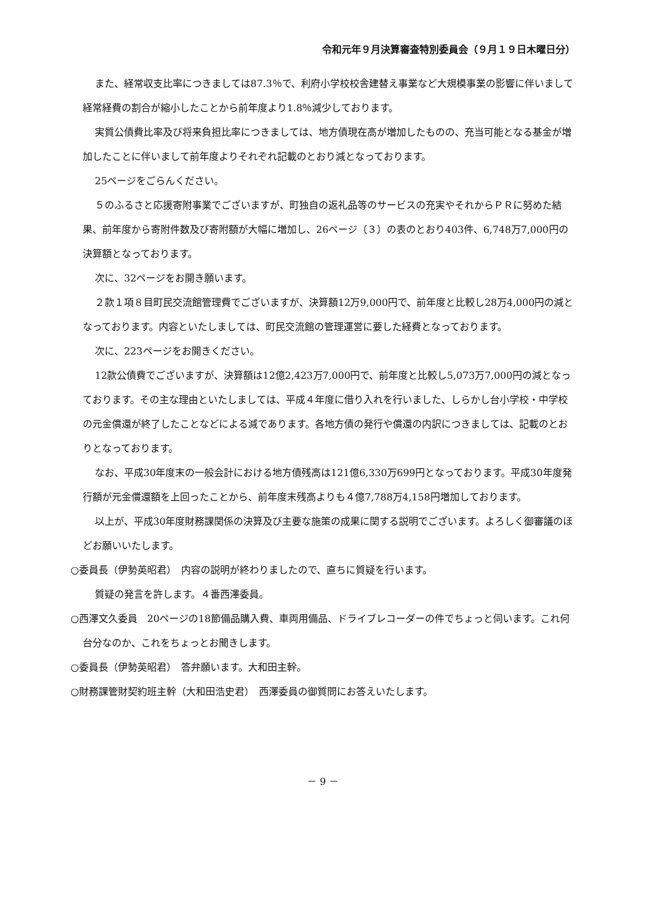令和元年９月決算審査特別委員会（９月１９日木曜日分）
また、経常収支比率につきましては87.3％で、利府小学校校舎建替え事業など大規模事業の影響に伴いまして経常経費の割合が縮小したことから前年度より1.8％減少しております。
実質公債費比率及び将来負担比率につきましては、地方債現在高が増加したものの、充当可能となる基金が増加したことに伴いまして前年度よりそれぞれ記載のとおり減となっております。
25ページをごらんください。
５のふるさと応援寄附事業でございますが、町独自の返礼品等のサービスの充実やそれからＰＲに努めた結果、前年度から寄附件数及び寄附額が大幅に増加し、26ページ（３）の表のとおり403件、6,748万7,000円の決算額となっております。
次に、32ページをお開き願います。
２款１項８目町民交流館管理費でございますが、決算額12万9,000円で、前年度と比較し28万4,000円の減となっております。内容といたしましては、町民交流館の管理運営に要した経費となっております。
次に、223ページをお開きください。
12款公債費でございますが、決算額は12億2,423万7,000円で、前年度と比較し5,073万7,000円の減となっております。その主な理由といたしましては、平成４年度に借り入れを行いました、しらかし台小学校・中学校の元金償還が終了したことなどによる減であります。各地方債の発行や償還の内訳につきましては、記載のとおりとなっております。
なお、平成30年度末の一般会計における地方債残高は121億6,330万699円となっております。平成30年度発行額が元金償還額を上回ったことから、前年度末残高よりも４億7,788万4,158円増加しております。
以上が、平成30年度財務課関係の決算及び主要な施策の成果に関する説明でございます。よろしく御審議のほどお願いいたします。
○委員長（伊勢英昭君）　内容の説明が終わりましたので、直ちに質疑を行います。
質疑の発言を許します。４番西澤委員。
○西澤文久委員　20ページの18節備品購入費、車両用備品、ドライブレコーダーの件でちょっと伺います。これ何台分なのか、これをちょっとお聞きします。
○委員長（伊勢英昭君）　答弁願います。大和田主幹。
○財務課管財契約班主幹（大和田浩史君）　西澤委員の御質問にお答えいたします。
－ 9 －